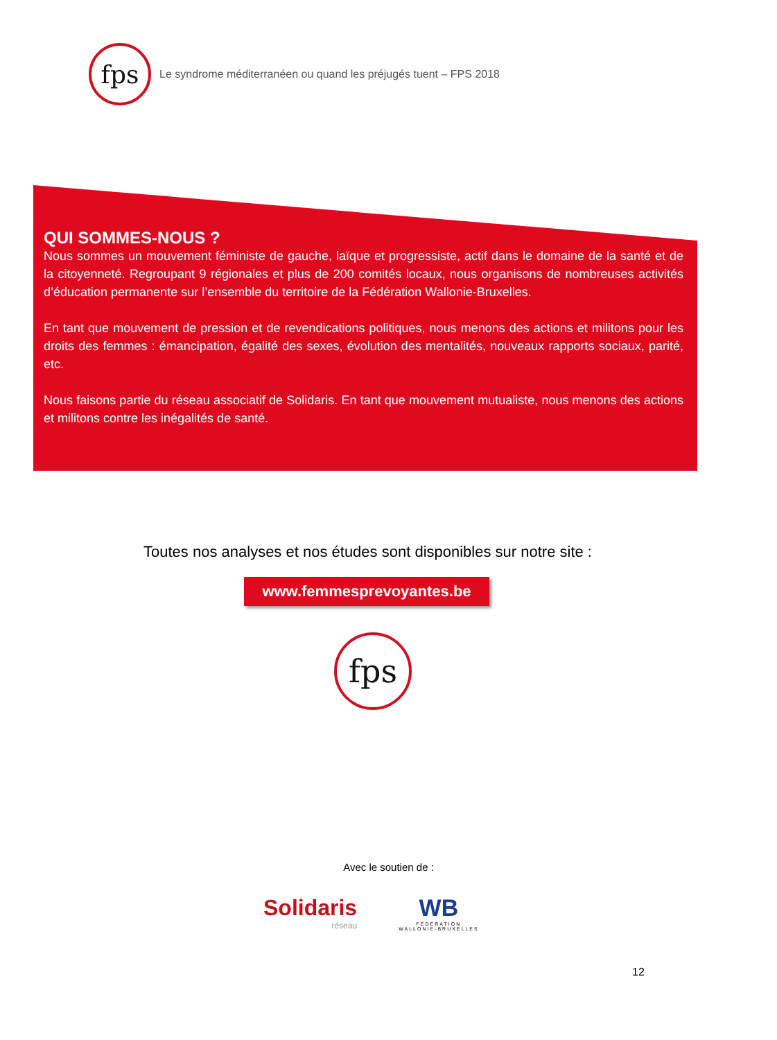fps
Le syndrome méditerranéen ou quand les préjugés tuent – FPS 2018
QUI SOMMES-NOUS ?
Nous sommes un mouvement féministe de gauche, laïque et progressiste, actif dans le domaine de la santé et de la citoyenneté. Regroupant 9 régionales et plus de 200 comités locaux, nous organisons de nombreuses activités d’éducation permanente sur l’ensemble du territoire de la Fédération Wallonie-Bruxelles.
En tant que mouvement de pression et de revendications politiques, nous menons des actions et militons pour les droits des femmes : émancipation, égalité des sexes, évolution des mentalités, nouveaux rapports sociaux, parité, etc.
Nous faisons partie du réseau associatif de Solidaris. En tant que mouvement mutualiste, nous menons des actions et militons contre les inégalités de santé.
Toutes nos analyses et nos études sont disponibles sur notre site :
www.femmesprevoyantes.be
fps
Avec le soutien de :
Solidaris
réseau
WB
FÉDÉRATION
WALLONIE-BRUXELLES
12